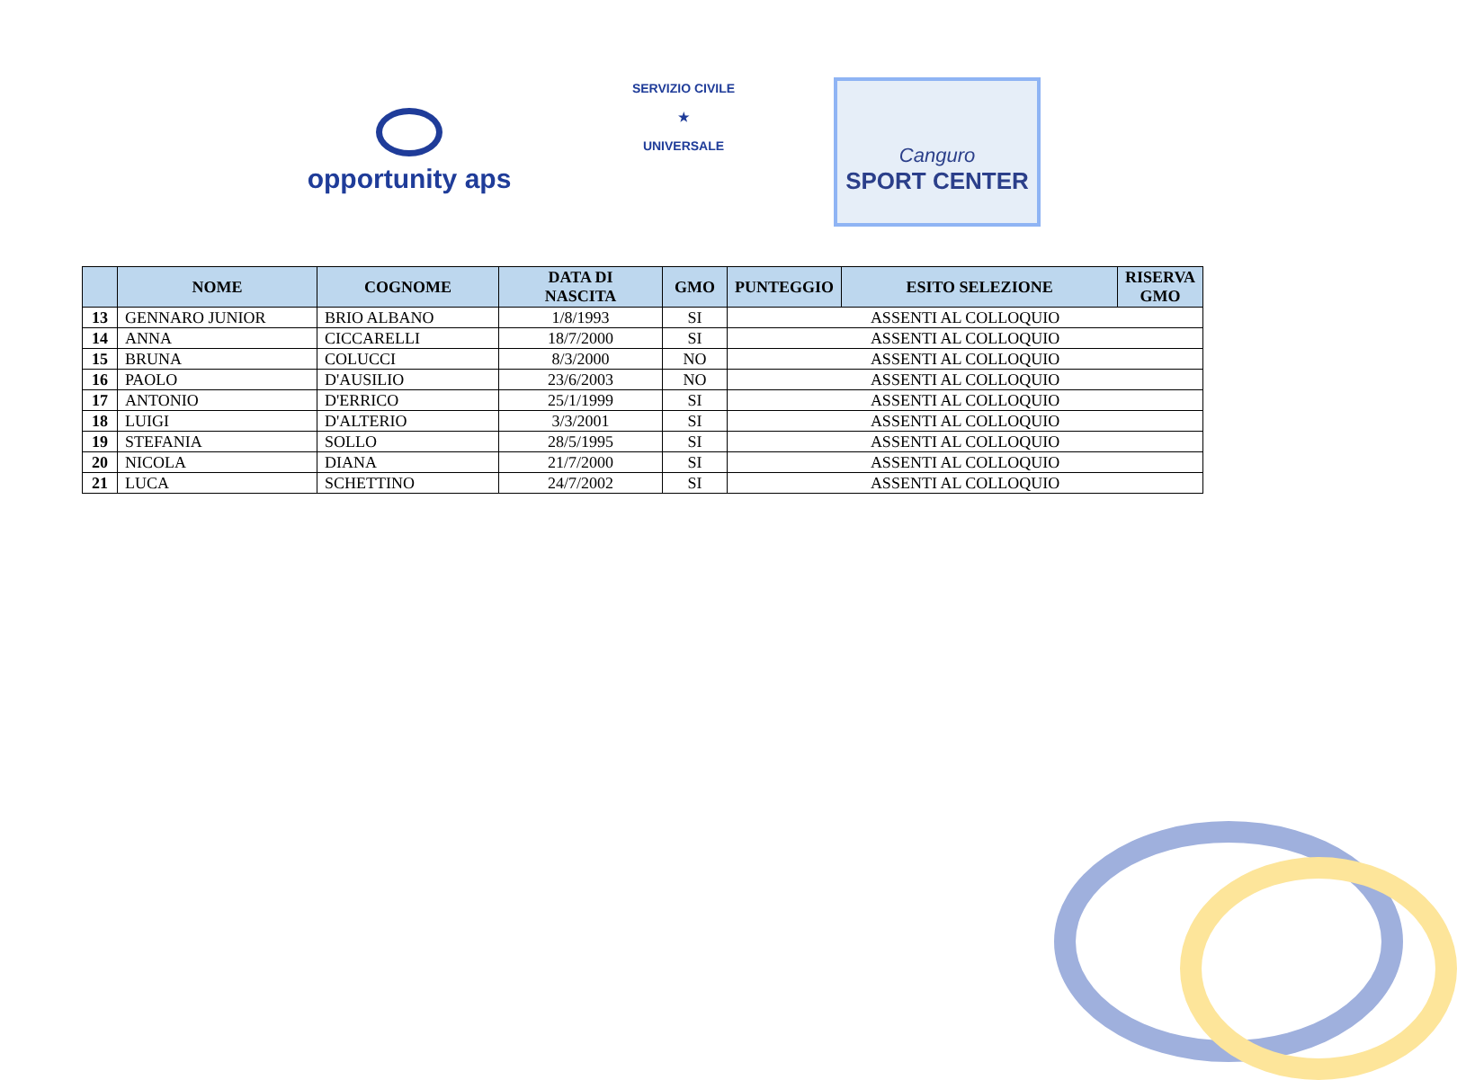opportunity aps
SERVIZIO CIVILE
★
UNIVERSALE
Canguro
SPORT CENTER
| | NOME | COGNOME | DATA DI NASCITA | GMO | PUNTEGGIO | ESITO SELEZIONE | RISERVA GMO |
| --- | --- | --- | --- | --- | --- | --- | --- |
| 13 | GENNARO JUNIOR | BRIO ALBANO | 1/8/1993 | SI | ASSENTI AL COLLOQUIO | | |
| 14 | ANNA | CICCARELLI | 18/7/2000 | SI | ASSENTI AL COLLOQUIO | | |
| 15 | BRUNA | COLUCCI | 8/3/2000 | NO | ASSENTI AL COLLOQUIO | | |
| 16 | PAOLO | D'AUSILIO | 23/6/2003 | NO | ASSENTI AL COLLOQUIO | | |
| 17 | ANTONIO | D'ERRICO | 25/1/1999 | SI | ASSENTI AL COLLOQUIO | | |
| 18 | LUIGI | D'ALTERIO | 3/3/2001 | SI | ASSENTI AL COLLOQUIO | | |
| 19 | STEFANIA | SOLLO | 28/5/1995 | SI | ASSENTI AL COLLOQUIO | | |
| 20 | NICOLA | DIANA | 21/7/2000 | SI | ASSENTI AL COLLOQUIO | | |
| 21 | LUCA | SCHETTINO | 24/7/2002 | SI | ASSENTI AL COLLOQUIO | | |